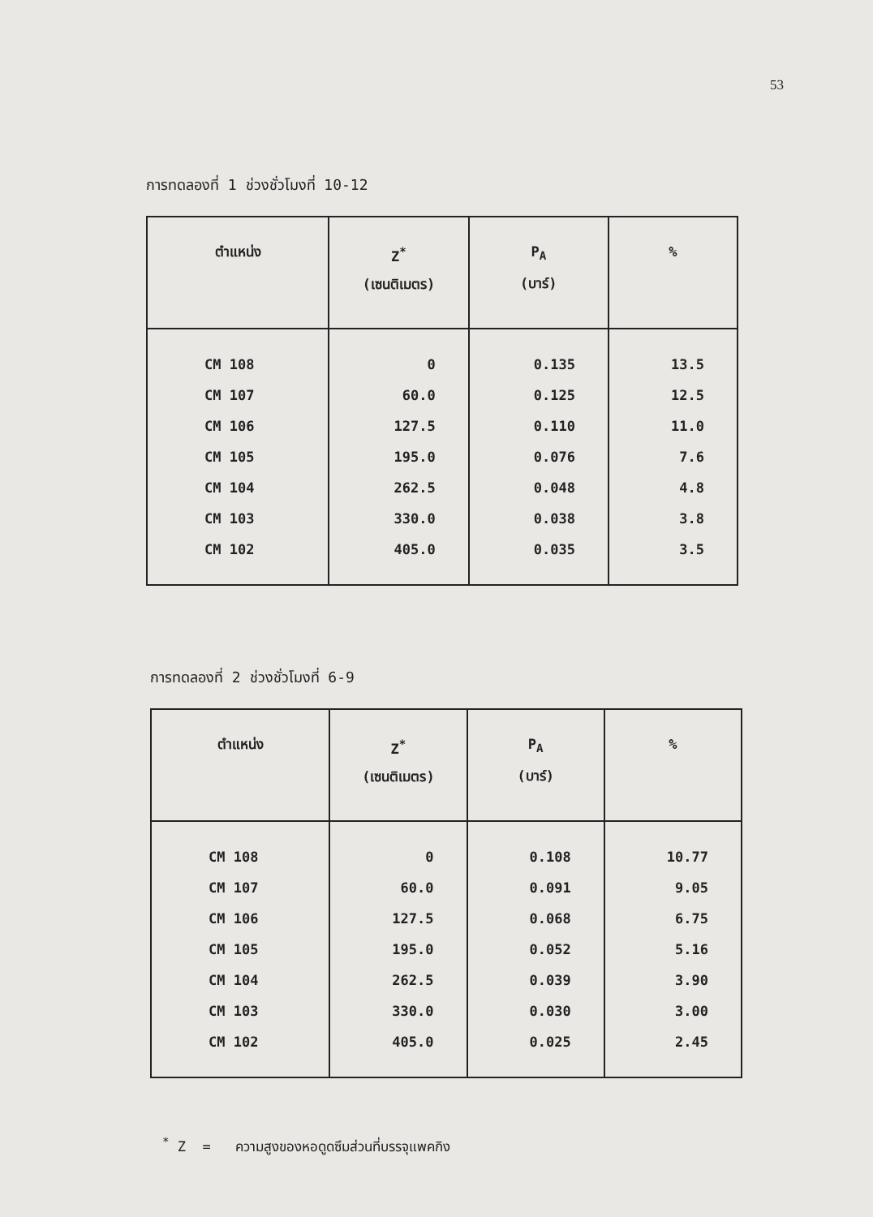53
การทดลองที่ 1 ช่วงชั่วโมงที่ 10-12
| ตำแหน่ง | Z<sup>*</sup> (เซนติเมตร) | P<sub>A</sub> (บาร์) | % |
| --- | --- | --- | --- |
| CM 108 | 0 | 0.135 | 13.5 |
| CM 107 | 60.0 | 0.125 | 12.5 |
| CM 106 | 127.5 | 0.110 | 11.0 |
| CM 105 | 195.0 | 0.076 | 7.6 |
| CM 104 | 262.5 | 0.048 | 4.8 |
| CM 103 | 330.0 | 0.038 | 3.8 |
| CM 102 | 405.0 | 0.035 | 3.5 |
การทดลองที่ 2 ช่วงชั่วโมงที่ 6-9
| ตำแหน่ง | Z<sup>*</sup> (เซนติเมตร) | P<sub>A</sub> (บาร์) | % |
| --- | --- | --- | --- |
| CM 108 | 0 | 0.108 | 10.77 |
| CM 107 | 60.0 | 0.091 | 9.05 |
| CM 106 | 127.5 | 0.068 | 6.75 |
| CM 105 | 195.0 | 0.052 | 5.16 |
| CM 104 | 262.5 | 0.039 | 3.90 |
| CM 103 | 330.0 | 0.030 | 3.00 |
| CM 102 | 405.0 | 0.025 | 2.45 |
<sup>*</sup> Z = ความสูงของหอดูดซึมส่วนที่บรรจุแพคกิง